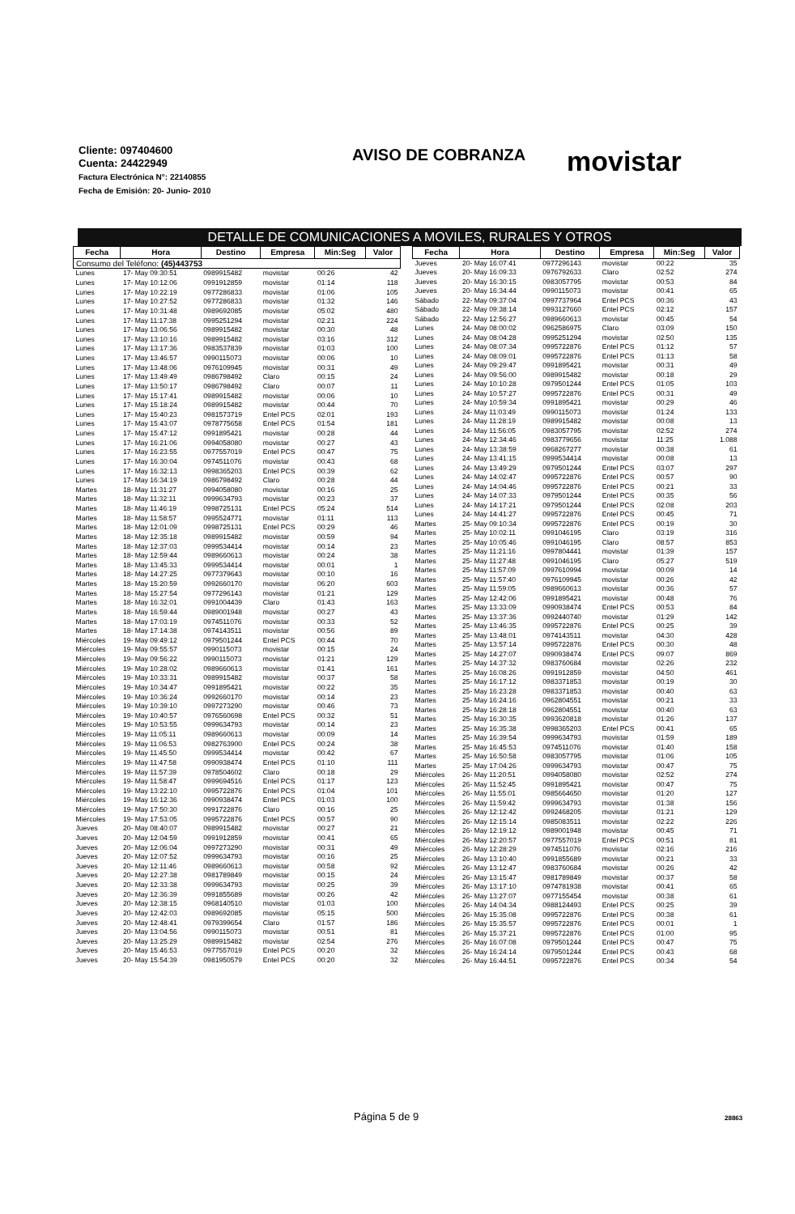Cliente: 097404600
Cuenta: 24422949
Factura Electrónica N°: 22140855
Fecha de Emisión: 20- Junio- 2010
AVISO DE COBRANZA movistar
DETALLE DE COMUNICACIONES A MOVILES, RURALES Y OTROS
| Fecha | Hora | Destino | Empresa | Min:Seg | Valor |
| --- | --- | --- | --- | --- | --- |
| Consumo del Teléfono: (45)443753 | | | | | |
| Lunes | 17- May 09:30:51 | 0989915482 | movistar | 00:26 | 42 |
| Lunes | 17- May 10:12:06 | 0991912859 | movistar | 01:14 | 118 |
| Lunes | 17- May 10:22:19 | 0977286833 | movistar | 01:06 | 105 |
| Lunes | 17- May 10:27:52 | 0977286833 | movistar | 01:32 | 146 |
| Lunes | 17- May 10:31:48 | 0989692085 | movistar | 05:02 | 480 |
| Lunes | 17- May 11:17:38 | 0995251294 | movistar | 02:21 | 224 |
| Lunes | 17- May 13:06:56 | 0989915482 | movistar | 00:30 | 48 |
| Lunes | 17- May 13:10:16 | 0989915482 | movistar | 03:16 | 312 |
| Lunes | 17- May 13:17:36 | 0983537839 | movistar | 01:03 | 100 |
| Lunes | 17- May 13:46:57 | 0990115073 | movistar | 00:06 | 10 |
| Lunes | 17- May 13:48:06 | 0976109945 | movistar | 00:31 | 49 |
| Lunes | 17- May 13:49:49 | 0986798492 | Claro | 00:15 | 24 |
| Lunes | 17- May 13:50:17 | 0986798492 | Claro | 00:07 | 11 |
| Lunes | 17- May 15:17:41 | 0989915482 | movistar | 00:06 | 10 |
| Lunes | 17- May 15:18:24 | 0989915482 | movistar | 00:44 | 70 |
| Lunes | 17- May 15:40:23 | 0981573719 | Entel PCS | 02:01 | 193 |
| Lunes | 17- May 15:43:07 | 0978775658 | Entel PCS | 01:54 | 181 |
| Lunes | 17- May 15:47:12 | 0991895421 | movistar | 00:28 | 44 |
| Lunes | 17- May 16:21:06 | 0994058080 | movistar | 00:27 | 43 |
| Lunes | 17- May 16:23:55 | 0977557019 | Entel PCS | 00:47 | 75 |
| Lunes | 17- May 16:30:04 | 0974511076 | movistar | 00:43 | 68 |
| Lunes | 17- May 16:32:13 | 0998365203 | Entel PCS | 00:39 | 62 |
| Lunes | 17- May 16:34:19 | 0986798492 | Claro | 00:28 | 44 |
| Martes | 18- May 11:31:27 | 0994058080 | movistar | 00:16 | 25 |
| Martes | 18- May 11:32:11 | 0999634793 | movistar | 00:23 | 37 |
| Martes | 18- May 11:46:19 | 0998725131 | Entel PCS | 05:24 | 514 |
| Martes | 18- May 11:58:57 | 0995524771 | movistar | 01:11 | 113 |
| Martes | 18- May 12:01:09 | 0998725131 | Entel PCS | 00:29 | 46 |
| Martes | 18- May 12:35:18 | 0989915482 | movistar | 00:59 | 94 |
| Martes | 18- May 12:37:03 | 0999534414 | movistar | 00:14 | 23 |
| Martes | 18- May 12:59:44 | 0989660613 | movistar | 00:24 | 38 |
| Martes | 18- May 13:45:33 | 0999534414 | movistar | 00:01 | 1 |
| Martes | 18- May 14:27:25 | 0977379643 | movistar | 00:10 | 16 |
| Martes | 18- May 15:20:59 | 0992660170 | movistar | 06:20 | 603 |
| Martes | 18- May 15:27:54 | 0977296143 | movistar | 01:21 | 129 |
| Martes | 18- May 16:32:01 | 0991004439 | Claro | 01:43 | 163 |
| Martes | 18- May 16:59:44 | 0989001948 | movistar | 00:27 | 43 |
| Martes | 18- May 17:03:19 | 0974511076 | movistar | 00:33 | 52 |
| Martes | 18- May 17:14:38 | 0974143511 | movistar | 00:56 | 89 |
| Miércoles | 19- May 09:49:12 | 0979501244 | Entel PCS | 00:44 | 70 |
| Miércoles | 19- May 09:55:57 | 0990115073 | movistar | 00:15 | 24 |
| Miércoles | 19- May 09:56:22 | 0990115073 | movistar | 01:21 | 129 |
| Miércoles | 19- May 10:28:02 | 0989660613 | movistar | 01:41 | 161 |
| Miércoles | 19- May 10:33:31 | 0989915482 | movistar | 00:37 | 58 |
| Miércoles | 19- May 10:34:47 | 0991895421 | movistar | 00:22 | 35 |
| Miércoles | 19- May 10:36:24 | 0992660170 | movistar | 00:14 | 23 |
| Miércoles | 19- May 10:39:10 | 0997273290 | movistar | 00:46 | 73 |
| Miércoles | 19- May 10:40:57 | 0976560698 | Entel PCS | 00:32 | 51 |
| Miércoles | 19- May 10:53:55 | 0999634793 | movistar | 00:14 | 23 |
| Miércoles | 19- May 11:05:11 | 0989660613 | movistar | 00:09 | 14 |
| Miércoles | 19- May 11:06:53 | 0982763900 | Entel PCS | 00:24 | 38 |
| Miércoles | 19- May 11:45:50 | 0999534414 | movistar | 00:42 | 67 |
| Miércoles | 19- May 11:47:58 | 0990938474 | Entel PCS | 01:10 | 111 |
| Miércoles | 19- May 11:57:39 | 0978504602 | Claro | 00:18 | 29 |
| Miércoles | 19- May 11:58:47 | 0999694516 | Entel PCS | 01:17 | 123 |
| Miércoles | 19- May 13:22:10 | 0995722876 | Entel PCS | 01:04 | 101 |
| Miércoles | 19- May 16:12:36 | 0990938474 | Entel PCS | 01:03 | 100 |
| Miércoles | 19- May 17:50:30 | 0991722876 | Claro | 00:16 | 25 |
| Miércoles | 19- May 17:53:05 | 0995722876 | Entel PCS | 00:57 | 90 |
| Jueves | 20- May 08:40:07 | 0989915482 | movistar | 00:27 | 21 |
| Jueves | 20- May 12:04:59 | 0991912859 | movistar | 00:41 | 65 |
| Jueves | 20- May 12:06:04 | 0997273290 | movistar | 00:31 | 49 |
| Jueves | 20- May 12:07:52 | 0999634793 | movistar | 00:16 | 25 |
| Jueves | 20- May 12:11:46 | 0989660613 | movistar | 00:58 | 92 |
| Jueves | 20- May 12:27:38 | 0981789849 | movistar | 00:15 | 24 |
| Jueves | 20- May 12:33:38 | 0999634793 | movistar | 00:25 | 39 |
| Jueves | 20- May 12:36:39 | 0991855689 | movistar | 00:26 | 42 |
| Jueves | 20- May 12:38:15 | 0968140510 | movistar | 01:03 | 100 |
| Jueves | 20- May 12:42:03 | 0989692085 | movistar | 05:15 | 500 |
| Jueves | 20- May 12:48:41 | 0979399654 | Claro | 01:57 | 186 |
| Jueves | 20- May 13:04:56 | 0990115073 | movistar | 00:51 | 81 |
| Jueves | 20- May 13:25:29 | 0989915482 | movistar | 02:54 | 276 |
| Jueves | 20- May 15:46:53 | 0977557019 | Entel PCS | 00:20 | 32 |
| Jueves | 20- May 15:54:39 | 0981950579 | Entel PCS | 00:20 | 32 |
| Fecha | Hora | Destino | Empresa | Min:Seg | Valor |
| --- | --- | --- | --- | --- | --- |
| Jueves | 20- May 16:07:41 | 0977296143 | movistar | 00:22 | 35 |
| Jueves | 20- May 16:09:33 | 0976792633 | Claro | 02:52 | 274 |
| Jueves | 20- May 16:30:15 | 0983057795 | movistar | 00:53 | 84 |
| Jueves | 20- May 16:34:44 | 0990115073 | movistar | 00:41 | 65 |
| Sábado | 22- May 09:37:04 | 0997737964 | Entel PCS | 00:36 | 43 |
| Sábado | 22- May 09:38:14 | 0993127660 | Entel PCS | 02:12 | 157 |
| Sábado | 22- May 12:56:27 | 0989660613 | movistar | 00:45 | 54 |
| Lunes | 24- May 08:00:02 | 0962586975 | Claro | 03:09 | 150 |
| Lunes | 24- May 08:04:28 | 0995251294 | movistar | 02:50 | 135 |
| Lunes | 24- May 08:07:34 | 0995722876 | Entel PCS | 01:12 | 57 |
| Lunes | 24- May 08:09:01 | 0995722876 | Entel PCS | 01:13 | 58 |
| Lunes | 24- May 09:29:47 | 0991895421 | movistar | 00:31 | 49 |
| Lunes | 24- May 09:56:00 | 0989915482 | movistar | 00:18 | 29 |
| Lunes | 24- May 10:10:28 | 0979501244 | Entel PCS | 01:05 | 103 |
| Lunes | 24- May 10:57:27 | 0995722876 | Entel PCS | 00:31 | 49 |
| Lunes | 24- May 10:59:34 | 0991895421 | movistar | 00:29 | 46 |
| Lunes | 24- May 11:03:49 | 0990115073 | movistar | 01:24 | 133 |
| Lunes | 24- May 11:28:19 | 0989915482 | movistar | 00:08 | 13 |
| Lunes | 24- May 11:56:05 | 0983057795 | movistar | 02:52 | 274 |
| Lunes | 24- May 12:34:46 | 0983779656 | movistar | 11:25 | 1.088 |
| Lunes | 24- May 13:38:59 | 0968267277 | movistar | 00:38 | 61 |
| Lunes | 24- May 13:41:15 | 0999534414 | movistar | 00:08 | 13 |
| Lunes | 24- May 13:49:29 | 0979501244 | Entel PCS | 03:07 | 297 |
| Lunes | 24- May 14:02:47 | 0995722876 | Entel PCS | 00:57 | 90 |
| Lunes | 24- May 14:04:46 | 0995722876 | Entel PCS | 00:21 | 33 |
| Lunes | 24- May 14:07:33 | 0979501244 | Entel PCS | 00:35 | 56 |
| Lunes | 24- May 14:17:21 | 0979501244 | Entel PCS | 02:08 | 203 |
| Lunes | 24- May 14:41:27 | 0995722876 | Entel PCS | 00:45 | 71 |
| Martes | 25- May 09:10:34 | 0995722876 | Entel PCS | 00:19 | 30 |
| Martes | 25- May 10:02:11 | 0991046195 | Claro | 03:19 | 316 |
| Martes | 25- May 10:05:46 | 0991046195 | Claro | 08:57 | 853 |
| Martes | 25- May 11:21:16 | 0997804441 | movistar | 01:39 | 157 |
| Martes | 25- May 11:27:48 | 0991046195 | Claro | 05:27 | 519 |
| Martes | 25- May 11:57:09 | 0997610994 | movistar | 00:09 | 14 |
| Martes | 25- May 11:57:40 | 0976109945 | movistar | 00:26 | 42 |
| Martes | 25- May 11:59:05 | 0989660613 | movistar | 00:36 | 57 |
| Martes | 25- May 12:42:06 | 0991895421 | movistar | 00:48 | 76 |
| Martes | 25- May 13:33:09 | 0990938474 | Entel PCS | 00:53 | 84 |
| Martes | 25- May 13:37:36 | 0992440740 | movistar | 01:29 | 142 |
| Martes | 25- May 13:46:35 | 0995722876 | Entel PCS | 00:25 | 39 |
| Martes | 25- May 13:48:01 | 0974143511 | movistar | 04:30 | 428 |
| Martes | 25- May 13:57:14 | 0995722876 | Entel PCS | 00:30 | 48 |
| Martes | 25- May 14:27:07 | 0990938474 | Entel PCS | 09:07 | 869 |
| Martes | 25- May 14:37:32 | 0983760684 | movistar | 02:26 | 232 |
| Martes | 25- May 16:08:26 | 0991912859 | movistar | 04:50 | 461 |
| Martes | 25- May 16:17:12 | 0983371853 | movistar | 00:19 | 30 |
| Martes | 25- May 16:23:28 | 0983371853 | movistar | 00:40 | 63 |
| Martes | 25- May 16:24:16 | 0962804551 | movistar | 00:21 | 33 |
| Martes | 25- May 16:28:18 | 0962804551 | movistar | 00:40 | 63 |
| Martes | 25- May 16:30:35 | 0993620818 | movistar | 01:26 | 137 |
| Martes | 25- May 16:35:38 | 0998365203 | Entel PCS | 00:41 | 65 |
| Martes | 25- May 16:39:54 | 0999634793 | movistar | 01:59 | 189 |
| Martes | 25- May 16:45:53 | 0974511076 | movistar | 01:40 | 158 |
| Martes | 25- May 16:50:58 | 0983057795 | movistar | 01:06 | 105 |
| Martes | 25- May 17:04:26 | 0999634793 | movistar | 00:47 | 75 |
| Miércoles | 26- May 11:20:51 | 0994058080 | movistar | 02:52 | 274 |
| Miércoles | 26- May 11:52:45 | 0991895421 | movistar | 00:47 | 75 |
| Miércoles | 26- May 11:55:01 | 0985664650 | movistar | 01:20 | 127 |
| Miércoles | 26- May 11:59:42 | 0999634793 | movistar | 01:38 | 156 |
| Miércoles | 26- May 12:12:42 | 0992468205 | movistar | 01:21 | 129 |
| Miércoles | 26- May 12:15:14 | 0985083511 | movistar | 02:22 | 226 |
| Miércoles | 26- May 12:19:12 | 0989001948 | movistar | 00:45 | 71 |
| Miércoles | 26- May 12:20:57 | 0977557019 | Entel PCS | 00:51 | 81 |
| Miércoles | 26- May 12:28:29 | 0974511076 | movistar | 02:16 | 216 |
| Miércoles | 26- May 13:10:40 | 0991855689 | movistar | 00:21 | 33 |
| Miércoles | 26- May 13:12:47 | 0983760684 | movistar | 00:26 | 42 |
| Miércoles | 26- May 13:15:47 | 0981789849 | movistar | 00:37 | 58 |
| Miércoles | 26- May 13:17:10 | 0974781938 | movistar | 00:41 | 65 |
| Miércoles | 26- May 13:27:07 | 0977155454 | movistar | 00:38 | 61 |
| Miércoles | 26- May 14:04:34 | 0988124493 | Entel PCS | 00:25 | 39 |
| Miércoles | 26- May 15:35:08 | 0995722876 | Entel PCS | 00:38 | 61 |
| Miércoles | 26- May 15:35:57 | 0995722876 | Entel PCS | 00:01 | 1 |
| Miércoles | 26- May 15:37:21 | 0995722876 | Entel PCS | 01:00 | 95 |
| Miércoles | 26- May 16:07:08 | 0979501244 | Entel PCS | 00:47 | 75 |
| Miércoles | 26- May 16:24:14 | 0979501244 | Entel PCS | 00:43 | 68 |
| Miércoles | 26- May 16:44:51 | 0995722876 | Entel PCS | 00:34 | 54 |
Página 5 de 9 28863